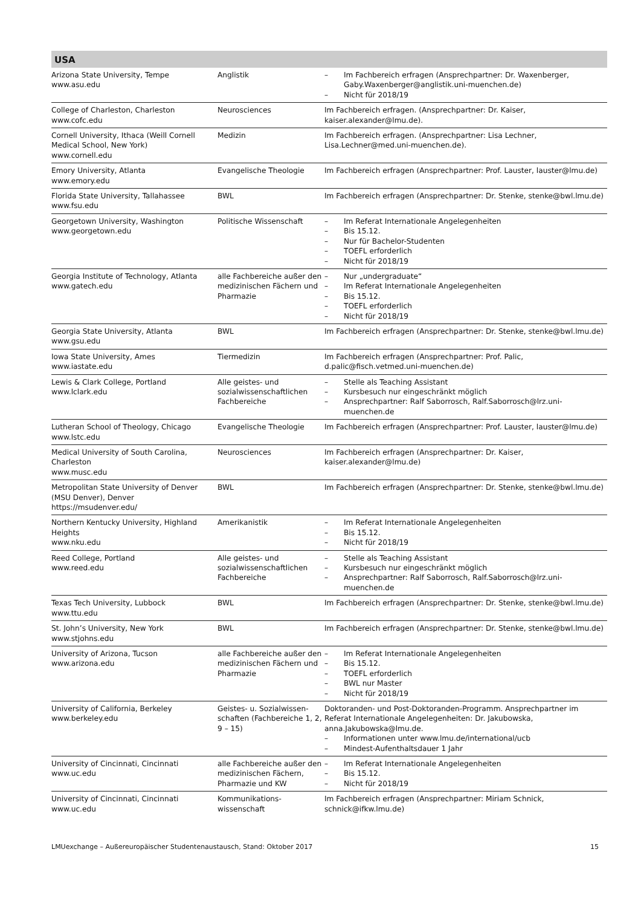USA
| Arizona State University, Tempe www.asu.edu | Anglistik | – Im Fachbereich erfragen (Ansprechpartner: Dr. Waxenberger, Gaby.Waxenberger@anglistik.uni-muenchen.de) – Nicht für 2018/19 |
| College of Charleston, Charleston www.cofc.edu | Neurosciences | Im Fachbereich erfragen. (Ansprechpartner: Dr. Kaiser, kaiser.alexander@lmu.de). |
| Cornell University, Ithaca (Weill Cornell Medical School, New York) www.cornell.edu | Medizin | Im Fachbereich erfragen. (Ansprechpartner: Lisa Lechner, Lisa.Lechner@med.uni-muenchen.de). |
| Emory University, Atlanta www.emory.edu | Evangelische Theologie | Im Fachbereich erfragen (Ansprechpartner: Prof. Lauster, lauster@lmu.de) |
| Florida State University, Tallahassee www.fsu.edu | BWL | Im Fachbereich erfragen (Ansprechpartner: Dr. Stenke, stenke@bwl.lmu.de) |
| Georgetown University, Washington www.georgetown.edu | Politische Wissenschaft | – Im Referat Internationale Angelegenheiten – Bis 15.12. – Nur für Bachelor-Studenten – TOEFL erforderlich – Nicht für 2018/19 |
| Georgia Institute of Technology, Atlanta www.gatech.edu | alle Fachbereiche außer den medizinischen Fächern und Pharmazie | – Nur „undergraduate“ – Im Referat Internationale Angelegenheiten – Bis 15.12. – TOEFL erforderlich – Nicht für 2018/19 |
| Georgia State University, Atlanta www.gsu.edu | BWL | Im Fachbereich erfragen (Ansprechpartner: Dr. Stenke, stenke@bwl.lmu.de) |
| Iowa State University, Ames www.iastate.edu | Tiermedizin | Im Fachbereich erfragen (Ansprechpartner: Prof. Palic, d.palic@fisch.vetmed.uni-muenchen.de) |
| Lewis & Clark College, Portland www.lclark.edu | Alle geistes- und sozialwissenschaftlichen Fachbereiche | – Stelle als Teaching Assistant – Kursbesuch nur eingeschränkt möglich – Ansprechpartner: Ralf Saborrosch, Ralf.Saborrosch@lrz.uni-muenchen.de |
| Lutheran School of Theology, Chicago www.lstc.edu | Evangelische Theologie | Im Fachbereich erfragen (Ansprechpartner: Prof. Lauster, lauster@lmu.de) |
| Medical University of South Carolina, Charleston www.musc.edu | Neurosciences | Im Fachbereich erfragen (Ansprechpartner: Dr. Kaiser, kaiser.alexander@lmu.de) |
| Metropolitan State University of Denver (MSU Denver), Denver https://msudenver.edu/ | BWL | Im Fachbereich erfragen (Ansprechpartner: Dr. Stenke, stenke@bwl.lmu.de) |
| Northern Kentucky University, Highland Heights www.nku.edu | Amerikanistik | – Im Referat Internationale Angelegenheiten – Bis 15.12. – Nicht für 2018/19 |
| Reed College, Portland www.reed.edu | Alle geistes- und sozialwissenschaftlichen Fachbereiche | – Stelle als Teaching Assistant – Kursbesuch nur eingeschränkt möglich – Ansprechpartner: Ralf Saborrosch, Ralf.Saborrosch@lrz.uni-muenchen.de |
| Texas Tech University, Lubbock www.ttu.edu | BWL | Im Fachbereich erfragen (Ansprechpartner: Dr. Stenke, stenke@bwl.lmu.de) |
| St. John’s University, New York www.stjohns.edu | BWL | Im Fachbereich erfragen (Ansprechpartner: Dr. Stenke, stenke@bwl.lmu.de) |
| University of Arizona, Tucson www.arizona.edu | alle Fachbereiche außer den medizinischen Fächern und Pharmazie | – Im Referat Internationale Angelegenheiten – Bis 15.12. – TOEFL erforderlich – BWL nur Master – Nicht für 2018/19 |
| University of California, Berkeley www.berkeley.edu | Geistes- u. Sozialwissen-schaften (Fachbereiche 1, 2, 9 – 15) | Doktoranden- und Post-Doktoranden-Programm. Ansprechpartner im Referat Internationale Angelegenheiten: Dr. Jakubowska, anna.Jakubowska@lmu.de. – Informationen unter www.lmu.de/international/ucb – Mindest-Aufenthaltsdauer 1 Jahr |
| University of Cincinnati, Cincinnati www.uc.edu | alle Fachbereiche außer den medizinischen Fächern, Pharmazie und KW | – Im Referat Internationale Angelegenheiten – Bis 15.12. – Nicht für 2018/19 |
| University of Cincinnati, Cincinnati www.uc.edu | Kommunikations-wissenschaft | Im Fachbereich erfragen (Ansprechpartner: Miriam Schnick, schnick@ifkw.lmu.de) |
LMUexchange – Außereuropäischer Studentenaustausch, Stand: Oktober 2017 15